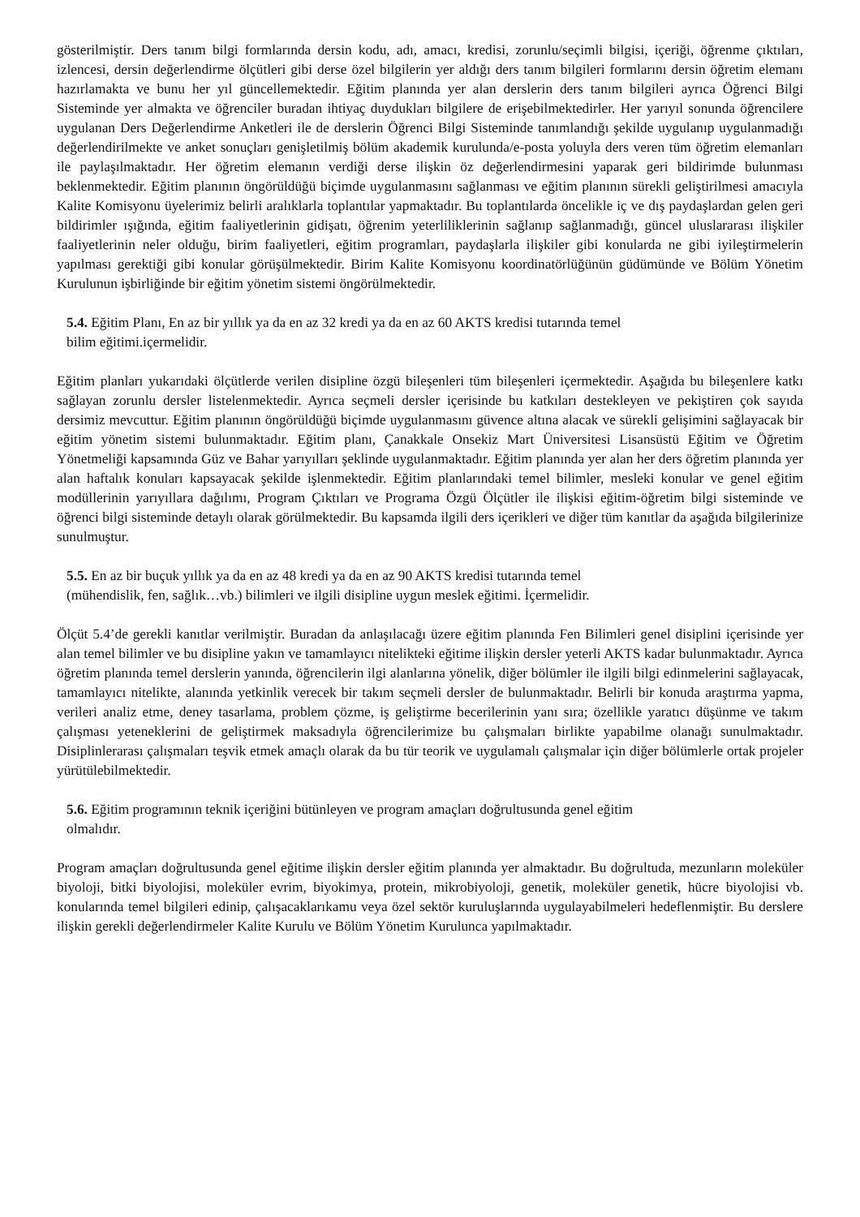gösterilmiştir. Ders tanım bilgi formlarında dersin kodu, adı, amacı, kredisi, zorunlu/seçimli bilgisi, içeriği, öğrenme çıktıları, izlencesi, dersin değerlendirme ölçütleri gibi derse özel bilgilerin yer aldığı ders tanım bilgileri formlarını dersin öğretim elemanı hazırlamakta ve bunu her yıl güncellemektedir. Eğitim planında yer alan derslerin ders tanım bilgileri ayrıca Öğrenci Bilgi Sisteminde yer almakta ve öğrenciler buradan ihtiyaç duydukları bilgilere de erişebilmektedirler. Her yarıyıl sonunda öğrencilere uygulanan Ders Değerlendirme Anketleri ile de derslerin Öğrenci Bilgi Sisteminde tanımlandığı şekilde uygulanıp uygulanmadığı değerlendirilmekte ve anket sonuçları genişletilmiş bölüm akademik kurulunda/e-posta yoluyla ders veren tüm öğretim elemanları ile paylaşılmaktadır. Her öğretim elemanın verdiği derse ilişkin öz değerlendirmesini yaparak geri bildirimde bulunması beklenmektedir. Eğitim planının öngörüldüğü biçimde uygulanmasını sağlanması ve eğitim planının sürekli geliştirilmesi amacıyla Kalite Komisyonu üyelerimiz belirli aralıklarla toplantılar yapmaktadır. Bu toplantılarda öncelikle iç ve dış paydaşlardan gelen geri bildirimler ışığında, eğitim faaliyetlerinin gidişatı, öğrenim yeterliliklerinin sağlanıp sağlanmadığı, güncel uluslararası ilişkiler faaliyetlerinin neler olduğu, birim faaliyetleri, eğitim programları, paydaşlarla ilişkiler gibi konularda ne gibi iyileştirmelerin yapılması gerektiği gibi konular görüşülmektedir. Birim Kalite Komisyonu koordinatörlüğünün güdümünde ve Bölüm Yönetim Kurulunun işbirliğinde bir eğitim yönetim sistemi öngörülmektedir.
5.4. Eğitim Planı, En az bir yıllık ya da en az 32 kredi ya da en az 60 AKTS kredisi tutarında temel
bilim eğitimi.içermelidir.
Eğitim planları yukarıdaki ölçütlerde verilen disipline özgü bileşenleri tüm bileşenleri içermektedir. Aşağıda bu bileşenlere katkı sağlayan zorunlu dersler listelenmektedir. Ayrıca seçmeli dersler içerisinde bu katkıları destekleyen ve pekiştiren çok sayıda dersimiz mevcuttur. Eğitim planının öngörüldüğü biçimde uygulanmasını güvence altına alacak ve sürekli gelişimini sağlayacak bir eğitim yönetim sistemi bulunmaktadır. Eğitim planı, Çanakkale Onsekiz Mart Üniversitesi Lisansüstü Eğitim ve Öğretim Yönetmeliği kapsamında Güz ve Bahar yarıyılları şeklinde uygulanmaktadır. Eğitim planında yer alan her ders öğretim planında yer alan haftalık konuları kapsayacak şekilde işlenmektedir. Eğitim planlarındaki temel bilimler, mesleki konular ve genel eğitim modüllerinin yarıyıllara dağılımı, Program Çıktıları ve Programa Özgü Ölçütler ile ilişkisi eğitim-öğretim bilgi sisteminde ve öğrenci bilgi sisteminde detaylı olarak görülmektedir. Bu kapsamda ilgili ders içerikleri ve diğer tüm kanıtlar da aşağıda bilgilerinize sunulmuştur.
5.5. En az bir buçuk yıllık ya da en az 48 kredi ya da en az 90 AKTS kredisi tutarında temel
(mühendislik, fen, sağlık…vb.) bilimleri ve ilgili disipline uygun meslek eğitimi. İçermelidir.
Ölçüt 5.4’de gerekli kanıtlar verilmiştir. Buradan da anlaşılacağı üzere eğitim planında Fen Bilimleri genel disiplini içerisinde yer alan temel bilimler ve bu disipline yakın ve tamamlayıcı nitelikteki eğitime ilişkin dersler yeterli AKTS kadar bulunmaktadır. Ayrıca öğretim planında temel derslerin yanında, öğrencilerin ilgi alanlarına yönelik, diğer bölümler ile ilgili bilgi edinmelerini sağlayacak, tamamlayıcı nitelikte, alanında yetkinlik verecek bir takım seçmeli dersler de bulunmaktadır. Belirli bir konuda araştırma yapma, verileri analiz etme, deney tasarlama, problem çözme, iş geliştirme becerilerinin yanı sıra; özellikle yaratıcı düşünme ve takım çalışması yeteneklerini de geliştirmek maksadıyla öğrencilerimize bu çalışmaları birlikte yapabilme olanağı sunulmaktadır. Disiplinlerarası çalışmaları teşvik etmek amaçlı olarak da bu tür teorik ve uygulamalı çalışmalar için diğer bölümlerle ortak projeler yürütülebilmektedir.
5.6. Eğitim programının teknik içeriğini bütünleyen ve program amaçları doğrultusunda genel eğitim
olmalıdır.
Program amaçları doğrultusunda genel eğitime ilişkin dersler eğitim planında yer almaktadır. Bu doğrultuda, mezunların moleküler biyoloji, bitki biyolojisi, moleküler evrim, biyokimya, protein, mikrobiyoloji, genetik, moleküler genetik, hücre biyolojisi vb. konularında temel bilgileri edinip, çalışacaklarıkamu veya özel sektör kuruluşlarında uygulayabilmeleri hedeflenmiştir. Bu derslere ilişkin gerekli değerlendirmeler Kalite Kurulu ve Bölüm Yönetim Kurulunca yapılmaktadır.